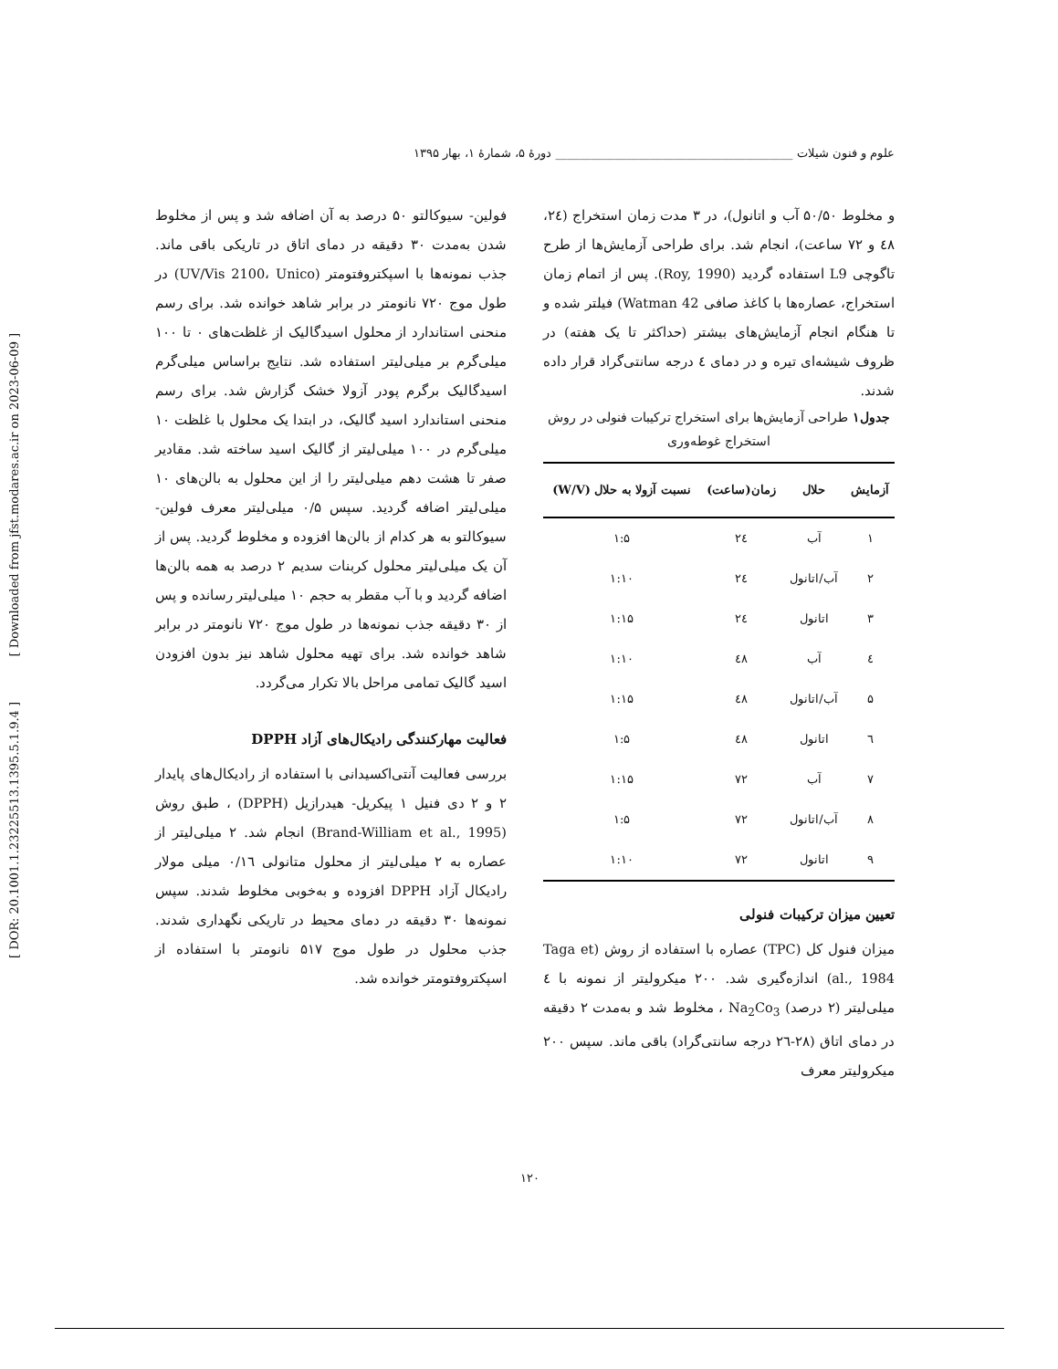علوم و فنون شیلات ________________________________________ دورهٔ ۵، شمارهٔ ۱، بهار ۱۳۹۵
و مخلوط ۵۰/۵۰ آب و اتانول)، در ۳ مدت زمان استخراج (۲٤، ٤۸ و ۷۲ ساعت)، انجام شد. برای طراحی آزمایش‌ها از طرح تاگوچی L9 استفاده گردید (Roy, 1990). پس از اتمام زمان استخراج، عصاره‌ها با کاغذ صافی Watman 42) فیلتر شده و تا هنگام انجام آزمایش‌های بیشتر (حداکثر تا یک هفته) در ظروف شیشه‌ای تیره و در دمای ٤ درجه سانتی‌گراد قرار داده شدند.
جدول۱ طراحی آزمایش‌ها برای استخراج ترکیبات فنولی در روش استخراج غوطه‌وری
| آزمایش | حلال | زمان(ساعت) | نسبت آزولا به حلال (W/V) |
| --- | --- | --- | --- |
| ۱ | آب | ۲٤ | ۱:۵ |
| ۲ | آب/اتانول | ۲٤ | ۱:۱۰ |
| ۳ | اتانول | ۲٤ | ۱:۱۵ |
| ٤ | آب | ٤۸ | ۱:۱۰ |
| ۵ | آب/اتانول | ٤۸ | ۱:۱۵ |
| ٦ | اتانول | ٤۸ | ۱:۵ |
| ۷ | آب | ۷۲ | ۱:۱۵ |
| ۸ | آب/اتانول | ۷۲ | ۱:۵ |
| ۹ | اتانول | ۷۲ | ۱:۱۰ |
تعیین میزان ترکیبات فنولی
میزان فنول کل (TPC) عصاره با استفاده از روش (Taga et al., 1984) اندازه‌گیری شد. ۲۰۰ میکرولیتر از نمونه با ٤ میلی‌لیتر (۲ درصد) Na<sub>2</sub>Co<sub>3</sub> ، مخلوط شد و به‌مدت ۲ دقیقه در دمای اتاق (۲۸-۲٦ درجه سانتی‌گراد) باقی ماند. سپس ۲۰۰ میکرولیتر معرف
فولین- سیوکالتو ۵۰ درصد به آن اضافه شد و پس از مخلوط شدن به‌مدت ۳۰ دقیقه در دمای اتاق در تاریکی باقی ماند. جذب نمونه‌ها با اسپکتروفتومتر (UV/Vis 2100، Unico) در طول موج ۷۲۰ نانومتر در برابر شاهد خوانده شد. برای رسم منحنی استاندارد از محلول اسیدگالیک از غلظت‌های ۰ تا ۱۰۰ میلی‌گرم بر میلی‌لیتر استفاده شد. نتایج براساس میلی‌گرم اسیدگالیک برگرم پودر آزولا خشک گزارش شد. برای رسم منحنی استاندارد اسید گالیک، در ابتدا یک محلول با غلظت ۱۰ میلی‌گرم در ۱۰۰ میلی‌لیتر از گالیک اسید ساخته شد. مقادیر صفر تا هشت دهم میلی‌لیتر را از این محلول به بالن‌های ۱۰ میلی‌لیتر اضافه گردید. سپس ۰/۵ میلی‌لیتر معرف فولین- سیوکالتو به هر کدام از بالن‌ها افزوده و مخلوط گردید. پس از آن یک میلی‌لیتر محلول کربنات سدیم ۲ درصد به همه بالن‌ها اضافه گردید و با آب مقطر به حجم ۱۰ میلی‌لیتر رسانده و پس از ۳۰ دقیقه جذب نمونه‌ها در طول موج ۷۲۰ نانومتر در برابر شاهد خوانده شد. برای تهیه محلول شاهد نیز بدون افزودن اسید گالیک تمامی مراحل بالا تکرار می‌گردد.
فعالیت مهارکنندگی رادیکال‌های آزاد DPPH
بررسی فعالیت آنتی‌اکسیدانی با استفاده از رادیکال‌های پایدار ۲ و ۲ دی فنیل ۱ پیکریل- هیدرازیل (DPPH) ، طبق روش (Brand-William et al., 1995) انجام شد. ۲ میلی‌لیتر از عصاره به ۲ میلی‌لیتر از محلول متانولی ۰/۱٦ میلی مولار رادیکال آزاد DPPH افزوده و به‌خوبی مخلوط شدند. سپس نمونه‌ها ۳۰ دقیقه در دمای محیط در تاریکی نگهداری شدند. جذب محلول در طول موج ۵۱۷ نانومتر با استفاده از اسپکتروفتومتر خوانده شد.
[ DOR: 20.1001.1.23225513.1395.5.1.9.4 ] [ Downloaded from jfst.modares.ac.ir on 2023-06-09 ]
۱۲۰